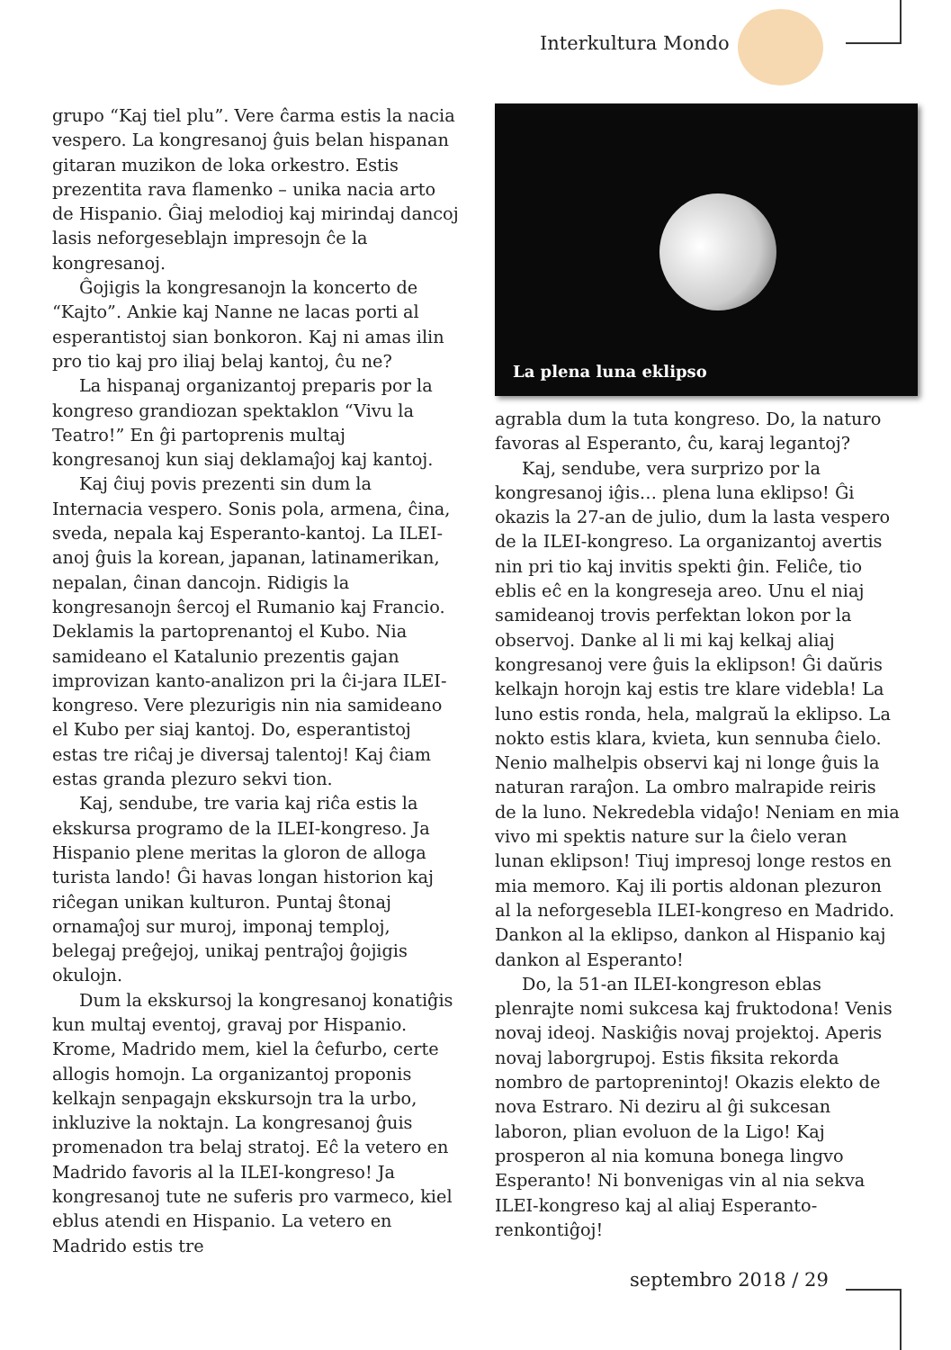Interkultura Mondo
grupo “Kaj tiel plu”. Vere ĉarma estis la nacia vespero. La kongresanoj ĝuis belan hispanan gitaran muzikon de loka orkestro. Estis prezentita rava flamenko – unika nacia arto de Hispanio. Ĝiaj melodioj kaj mirindaj dancoj lasis neforgeseblajn impresojn ĉe la kongresanoj.
Ĝojigis la kongresanojn la koncerto de “Kajto”. Ankie kaj Nanne ne lacas porti al esperantistoj sian bonkoron. Kaj ni amas ilin pro tio kaj pro iliaj belaj kantoj, ĉu ne?
La hispanaj organizantoj preparis por la kongreso grandiozan spektaklon “Vivu la Teatro!” En ĝi partoprenis multaj kongresanoj kun siaj deklamaĵoj kaj kantoj.
Kaj ĉiuj povis prezenti sin dum la Internacia vespero. Sonis pola, armena, ĉina, sveda, nepala kaj Esperanto-kantoj. La ILEI-anoj ĝuis la korean, japanan, latinamerikan, nepalan, ĉinan dancojn. Ridigis la kongresanojn ŝercoj el Rumanio kaj Francio. Deklamis la partoprenantoj el Kubo. Nia samideano el Katalunio prezentis gajan improvizan kanto-analizon pri la ĉi-jara ILEI-kongreso. Vere plezurigis nin nia samideano el Kubo per siaj kantoj. Do, esperantistoj estas tre riĉaj je diversaj talentoj! Kaj ĉiam estas granda plezuro sekvi tion.
Kaj, sendube, tre varia kaj riĉa estis la ekskursa programo de la ILEI-kongreso. Ja Hispanio plene meritas la gloron de alloga turista lando! Ĝi havas longan historion kaj riĉegan unikan kulturon. Puntaj ŝtonaj ornamaĵoj sur muroj, imponaj temploj, belegaj preĝejoj, unikaj pentraĵoj ĝojigis okulojn.
Dum la ekskursoj la kongresanoj konatiĝis kun multaj eventoj, gravaj por Hispanio. Krome, Madrido mem, kiel la ĉefurbo, certe allogis homojn. La organizantoj proponis kelkajn senpagajn ekskursojn tra la urbo, inkluzive la noktajn. La kongresanoj ĝuis promenadon tra belaj stratoj. Eĉ la vetero en Madrido favoris al la ILEI-kongreso! Ja kongresanoj tute ne suferis pro varmeco, kiel eblus atendi en Hispanio. La vetero en Madrido estis tre
La plena luna eklipso
agrabla dum la tuta kongreso. Do, la naturo favoras al Esperanto, ĉu, karaj legantoj?
Kaj, sendube, vera surprizo por la kongresanoj iĝis… plena luna eklipso! Ĝi okazis la 27-an de julio, dum la lasta vespero de la ILEI-kongreso. La organizantoj avertis nin pri tio kaj invitis spekti ĝin. Feliĉe, tio eblis eĉ en la kongreseja areo. Unu el niaj samideanoj trovis perfektan lokon por la observoj. Danke al li mi kaj kelkaj aliaj kongresanoj vere ĝuis la eklipson! Ĝi daŭris kelkajn horojn kaj estis tre klare videbla! La luno estis ronda, hela, malgraŭ la eklipso. La nokto estis klara, kvieta, kun sennuba ĉielo. Nenio malhelpis observi kaj ni longe ĝuis la naturan raraĵon. La ombro malrapide reiris de la luno. Nekredebla vidaĵo! Neniam en mia vivo mi spektis nature sur la ĉielo veran lunan eklipson! Tiuj impresoj longe restos en mia memoro. Kaj ili portis aldonan plezuron al la neforgesebla ILEI-kongreso en Madrido. Dankon al la eklipso, dankon al Hispanio kaj dankon al Esperanto!
Do, la 51-an ILEI-kongreson eblas plenrajte nomi sukcesa kaj fruktodona! Venis novaj ideoj. Naskiĝis novaj projektoj. Aperis novaj laborgrupoj. Estis fiksita rekorda nombro de partoprenintoj! Okazis elekto de nova Estraro. Ni deziru al ĝi sukcesan laboron, plian evoluon de la Ligo! Kaj prosperon al nia komuna bonega lingvo Esperanto! Ni bonvenigas vin al nia sekva ILEI-kongreso kaj al aliaj Esperanto-renkontiĝoj!
septembro 2018 / 29